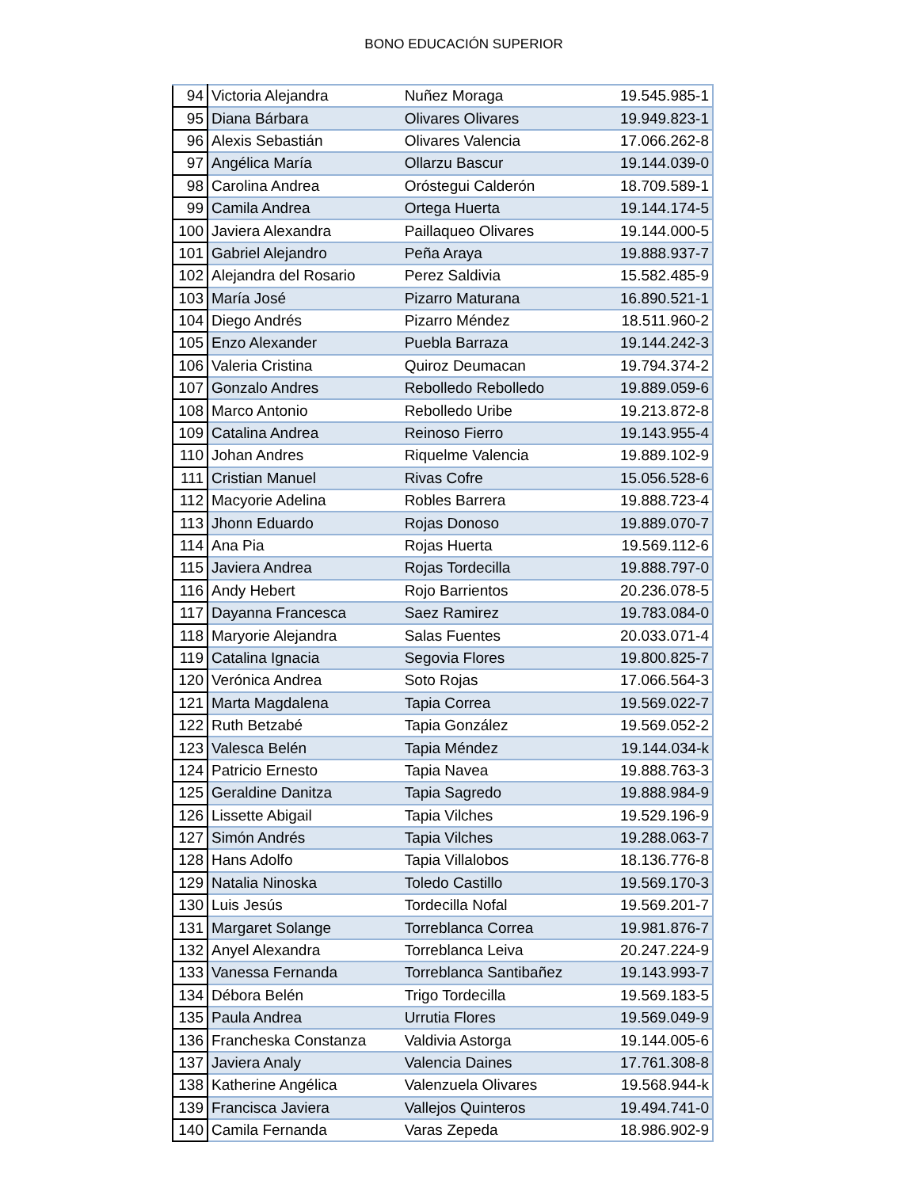BONO EDUCACIÓN SUPERIOR
| 94 | Victoria Alejandra | Nuñez Moraga | 19.545.985-1 |
| 95 | Diana Bárbara | Olivares Olivares | 19.949.823-1 |
| 96 | Alexis Sebastián | Olivares Valencia | 17.066.262-8 |
| 97 | Angélica María | Ollarzu Bascur | 19.144.039-0 |
| 98 | Carolina Andrea | Oróstegui Calderón | 18.709.589-1 |
| 99 | Camila Andrea | Ortega Huerta | 19.144.174-5 |
| 100 | Javiera Alexandra | Paillaqueo Olivares | 19.144.000-5 |
| 101 | Gabriel Alejandro | Peña Araya | 19.888.937-7 |
| 102 | Alejandra del Rosario | Perez Saldivia | 15.582.485-9 |
| 103 | María José | Pizarro Maturana | 16.890.521-1 |
| 104 | Diego Andrés | Pizarro Méndez | 18.511.960-2 |
| 105 | Enzo Alexander | Puebla Barraza | 19.144.242-3 |
| 106 | Valeria Cristina | Quiroz Deumacan | 19.794.374-2 |
| 107 | Gonzalo Andres | Rebolledo Rebolledo | 19.889.059-6 |
| 108 | Marco Antonio | Rebolledo Uribe | 19.213.872-8 |
| 109 | Catalina Andrea | Reinoso Fierro | 19.143.955-4 |
| 110 | Johan Andres | Riquelme Valencia | 19.889.102-9 |
| 111 | Cristian Manuel | Rivas Cofre | 15.056.528-6 |
| 112 | Macyorie Adelina | Robles Barrera | 19.888.723-4 |
| 113 | Jhonn Eduardo | Rojas Donoso | 19.889.070-7 |
| 114 | Ana Pia | Rojas Huerta | 19.569.112-6 |
| 115 | Javiera Andrea | Rojas Tordecilla | 19.888.797-0 |
| 116 | Andy Hebert | Rojo Barrientos | 20.236.078-5 |
| 117 | Dayanna Francesca | Saez Ramirez | 19.783.084-0 |
| 118 | Maryorie Alejandra | Salas Fuentes | 20.033.071-4 |
| 119 | Catalina Ignacia | Segovia Flores | 19.800.825-7 |
| 120 | Verónica Andrea | Soto Rojas | 17.066.564-3 |
| 121 | Marta Magdalena | Tapia Correa | 19.569.022-7 |
| 122 | Ruth Betzabé | Tapia González | 19.569.052-2 |
| 123 | Valesca Belén | Tapia Méndez | 19.144.034-k |
| 124 | Patricio Ernesto | Tapia Navea | 19.888.763-3 |
| 125 | Geraldine Danitza | Tapia Sagredo | 19.888.984-9 |
| 126 | Lissette Abigail | Tapia Vilches | 19.529.196-9 |
| 127 | Simón Andrés | Tapia Vilches | 19.288.063-7 |
| 128 | Hans Adolfo | Tapia Villalobos | 18.136.776-8 |
| 129 | Natalia Ninoska | Toledo Castillo | 19.569.170-3 |
| 130 | Luis Jesús | Tordecilla Nofal | 19.569.201-7 |
| 131 | Margaret Solange | Torreblanca Correa | 19.981.876-7 |
| 132 | Anyel Alexandra | Torreblanca Leiva | 20.247.224-9 |
| 133 | Vanessa Fernanda | Torreblanca Santibañez | 19.143.993-7 |
| 134 | Débora Belén | Trigo Tordecilla | 19.569.183-5 |
| 135 | Paula Andrea | Urrutia Flores | 19.569.049-9 |
| 136 | Francheska Constanza | Valdivia Astorga | 19.144.005-6 |
| 137 | Javiera Analy | Valencia Daines | 17.761.308-8 |
| 138 | Katherine Angélica | Valenzuela Olivares | 19.568.944-k |
| 139 | Francisca Javiera | Vallejos Quinteros | 19.494.741-0 |
| 140 | Camila Fernanda | Varas Zepeda | 18.986.902-9 |